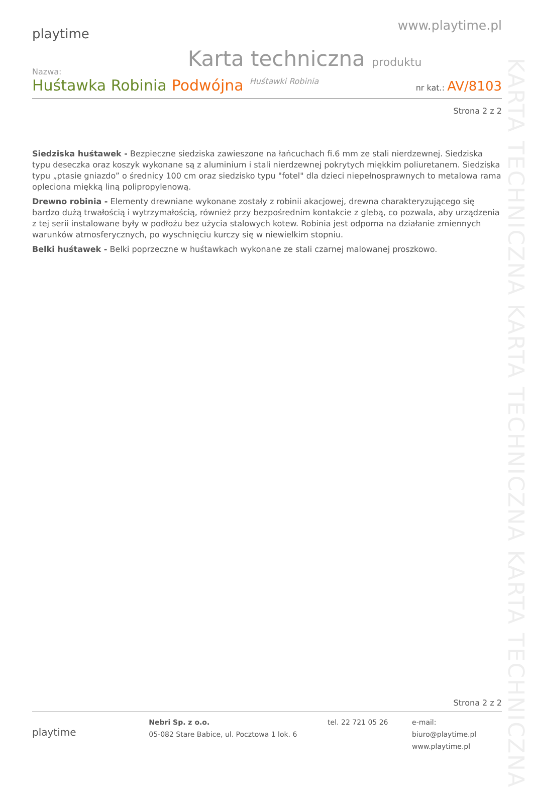playtime
www.playtime.pl
Karta techniczna produktu
Nazwa:
Huśtawka Robinia Podwójna Huśtawki Robinia nr kat.: AV/8103
Strona 2 z 2
Siedziska huśtawek - Bezpieczne siedziska zawieszone na łańcuchach fi.6 mm ze stali nierdzewnej. Siedziska typu deseczka oraz koszyk wykonane są z aluminium i stali nierdzewnej pokrytych miękkim poliuretanem. Siedziska typu „ptasie gniazdo” o średnicy 100 cm oraz siedzisko typu "fotel" dla dzieci niepełnosprawnych to metalowa rama opleciona miękką liną polipropylenową.
Drewno robinia - Elementy drewniane wykonane zostały z robinii akacjowej, drewna charakteryzującego się bardzo dużą trwałością i wytrzymałością, również przy bezpośrednim kontakcie z glebą, co pozwala, aby urządzenia z tej serii instalowane były w podłożu bez użycia stalowych kotew. Robinia jest odporna na działanie zmiennych warunków atmosferycznych, po wyschnięciu kurczy się w niewielkim stopniu.
Belki huśtawek - Belki poprzeczne w huśtawkach wykonane ze stali czarnej malowanej proszkowo.
KARTA TECHNICZNA KARTA TECHNICZNA KARTA TECHNICZNA
Strona 2 z 2
playtime
Nebri Sp. z o.o.
05-082 Stare Babice, ul. Pocztowa 1 lok. 6
tel. 22 721 05 26 e-mail: biuro@playtime.pl
www.playtime.pl